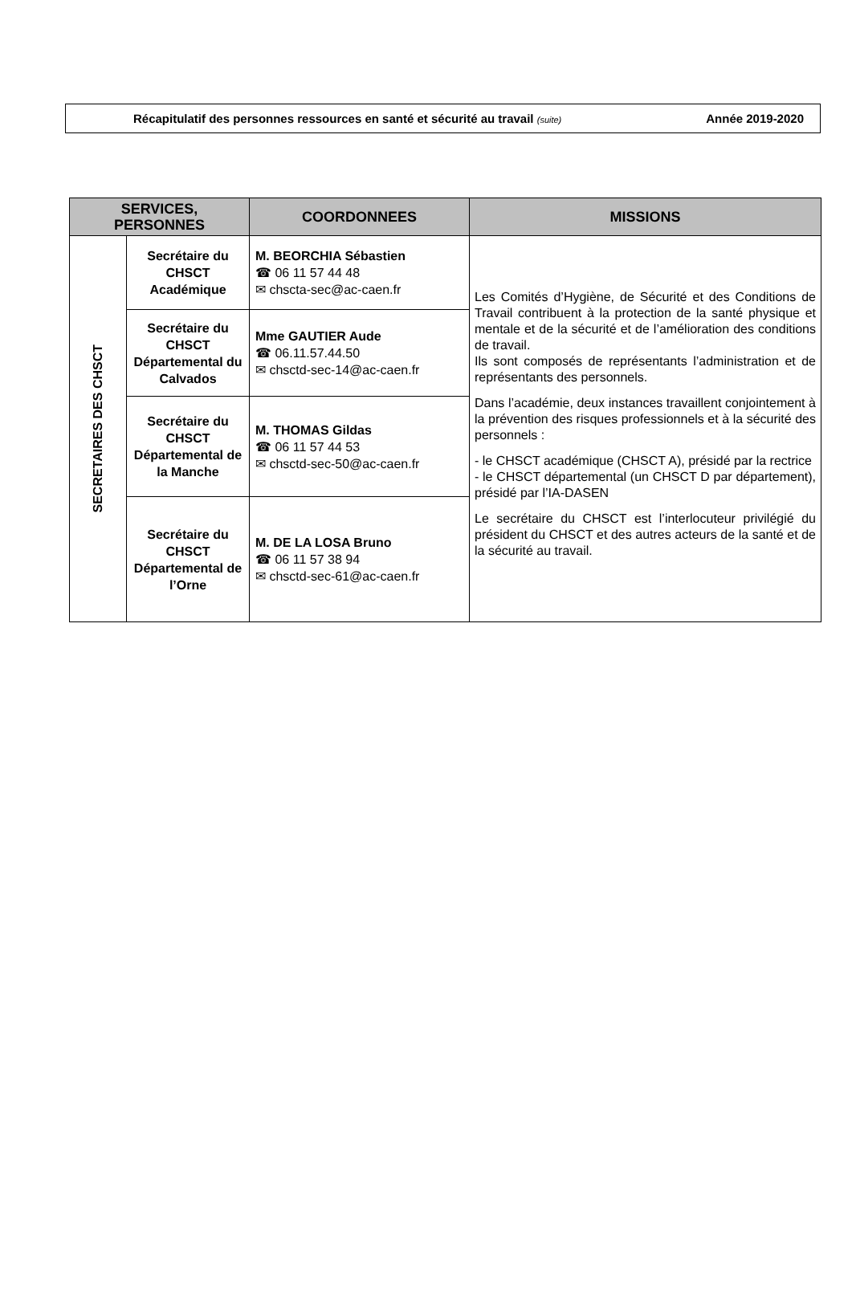Récapitulatif des personnes ressources en santé et sécurité au travail (suite) Année 2019-2020
| SERVICES, PERSONNES | | COORDONNEES | MISSIONS |
| --- | --- | --- | --- |
| SECRETAIRES DES CHSCT | Secrétaire du CHSCT Académique | M. BEORCHIA Sébastien ☎ 06 11 57 44 48 ✉ chscta-sec@ac-caen.fr | Les Comités d’Hygiène, de Sécurité et des Conditions de Travail contribuent à la protection de la santé physique et mentale et de la sécurité et de l’amélioration des conditions de travail. Ils sont composés de représentants l’administration et de représentants des personnels. Dans l’académie, deux instances travaillent conjointement à la prévention des risques professionnels et à la sécurité des personnels : - le CHSCT académique (CHSCT A), présidé par la rectrice - le CHSCT départemental (un CHSCT D par département), présidé par l’IA-DASEN Le secrétaire du CHSCT est l’interlocuteur privilégié du président du CHSCT et des autres acteurs de la santé et de la sécurité au travail. |
| | Secrétaire du CHSCT Départemental du Calvados | Mme GAUTIER Aude ☎ 06.11.57.44.50 ✉ chsctd-sec-14@ac-caen.fr | |
| | Secrétaire du CHSCT Départemental de la Manche | M. THOMAS Gildas ☎ 06 11 57 44 53 ✉ chsctd-sec-50@ac-caen.fr | |
| | Secrétaire du CHSCT Départemental de l’Orne | M. DE LA LOSA Bruno ☎ 06 11 57 38 94 ✉ chsctd-sec-61@ac-caen.fr | |